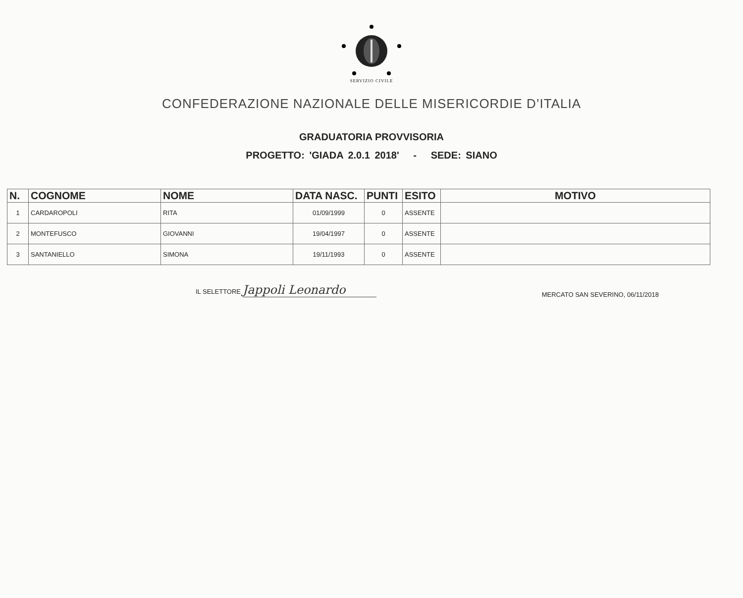SERVIZIO CIVILE
CONFEDERAZIONE NAZIONALE DELLE MISERICORDIE D’ITALIA
GRADUATORIA PROVVISORIA
PROGETTO: 'GIADA 2.0.1 2018' - SEDE: SIANO
| N. | COGNOME | NOME | DATA NASC. | PUNTI | ESITO | MOTIVO |
| --- | --- | --- | --- | --- | --- | --- |
| 1 | CARDAROPOLI | RITA | 01/09/1999 | 0 | ASSENTE | |
| 2 | MONTEFUSCO | GIOVANNI | 19/04/1997 | 0 | ASSENTE | |
| 3 | SANTANIELLO | SIMONA | 19/11/1993 | 0 | ASSENTE | |
IL SELETTORE Jappoli Leonardo
MERCATO SAN SEVERINO, 06/11/2018